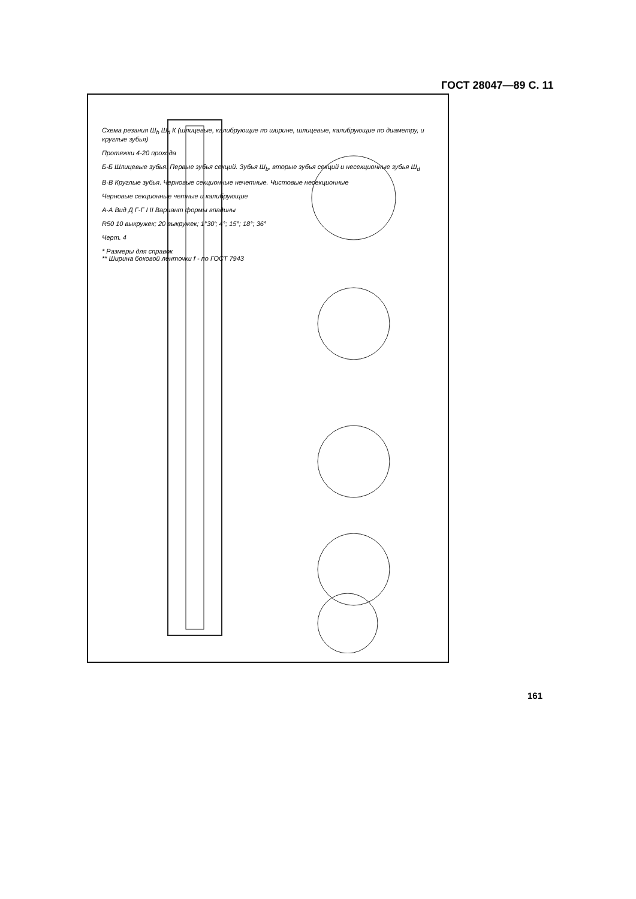ГОСТ 28047—89 С. 11
Схема резания Ш<sub>b</sub> Ш<sub>d</sub> К (шлицевые, калибрующие по ширине, шлицевые, калибрующие по диаметру, и круглые зубья)
Протяжки 4-20 прохода
Б-Б Шлицевые зубья. Первые зубья секций. Зубья Ш<sub>b</sub>, вторые зубья секций и несекционные зубья Ш<sub>d</sub>
В-В Круглые зубья. Черновые секционные нечетные. Чистовые несекционные
Черновые секционные четные и калибрующие
А-А Вид Д Г-Г I II Вариант формы впадины
R50 10 выкружек; 20 выкружек; 1°30'; 4°; 15°; 18°; 36°
Черт. 4
* Размеры для справок
** Ширина боковой ленточки f - по ГОСТ 7943
161